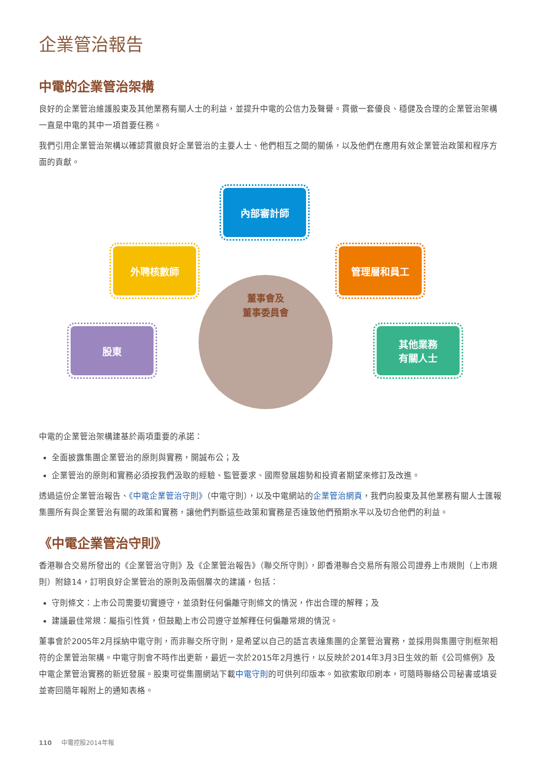企業管治報告
中電的企業管治架構
良好的企業管治維護股東及其他業務有關人士的利益，並提升中電的公信力及聲譽。貫徹一套優良、穩健及合理的企業管治架構一直是中電的其中一項首要任務。
我們引用企業管治架構以確認貫徹良好企業管治的主要人士、他們相互之間的關係，以及他們在應用有效企業管治政策和程序方面的貢獻。
董事會及
董事委員會
內部審計師
外聘核數師 管理層和員工
股東
其他業務
有關人士
中電的企業管治架構建基於兩項重要的承諾：
全面披露集團企業管治的原則與實務，開誠布公；及
企業管治的原則和實務必須按我們汲取的經驗、監管要求、國際發展趨勢和投資者期望來修訂及改進。
透過這份企業管治報告、《中電企業管治守則》（中電守則），以及中電網站的企業管治網頁，我們向股東及其他業務有關人士匯報集團所有與企業管治有關的政策和實務，讓他們判斷這些政策和實務是否達致他們預期水平以及切合他們的利益。
《中電企業管治守則》
香港聯合交易所發出的《企業管治守則》及《企業管治報告》（聯交所守則），即香港聯合交易所有限公司證券上市規則（上市規則）附錄14，訂明良好企業管治的原則及兩個層次的建議，包括：
守則條文：上市公司需要切實遵守，並須對任何偏離守則條文的情況，作出合理的解釋；及
建議最佳常規：屬指引性質，但鼓勵上市公司遵守並解釋任何偏離常規的情況。
董事會於2005年2月採納中電守則，而非聯交所守則，是希望以自己的語言表達集團的企業管治實務，並採用與集團守則框架相符的企業管治架構。中電守則會不時作出更新，最近一次於2015年2月進行，以反映於2014年3月3日生效的新《公司條例》及中電企業管治實務的新近發展。股東可從集團網站下載中電守則的可供列印版本。如欲索取印刷本，可隨時聯絡公司秘書或填妥並寄回隨年報附上的通知表格。
110 中電控股2014年報